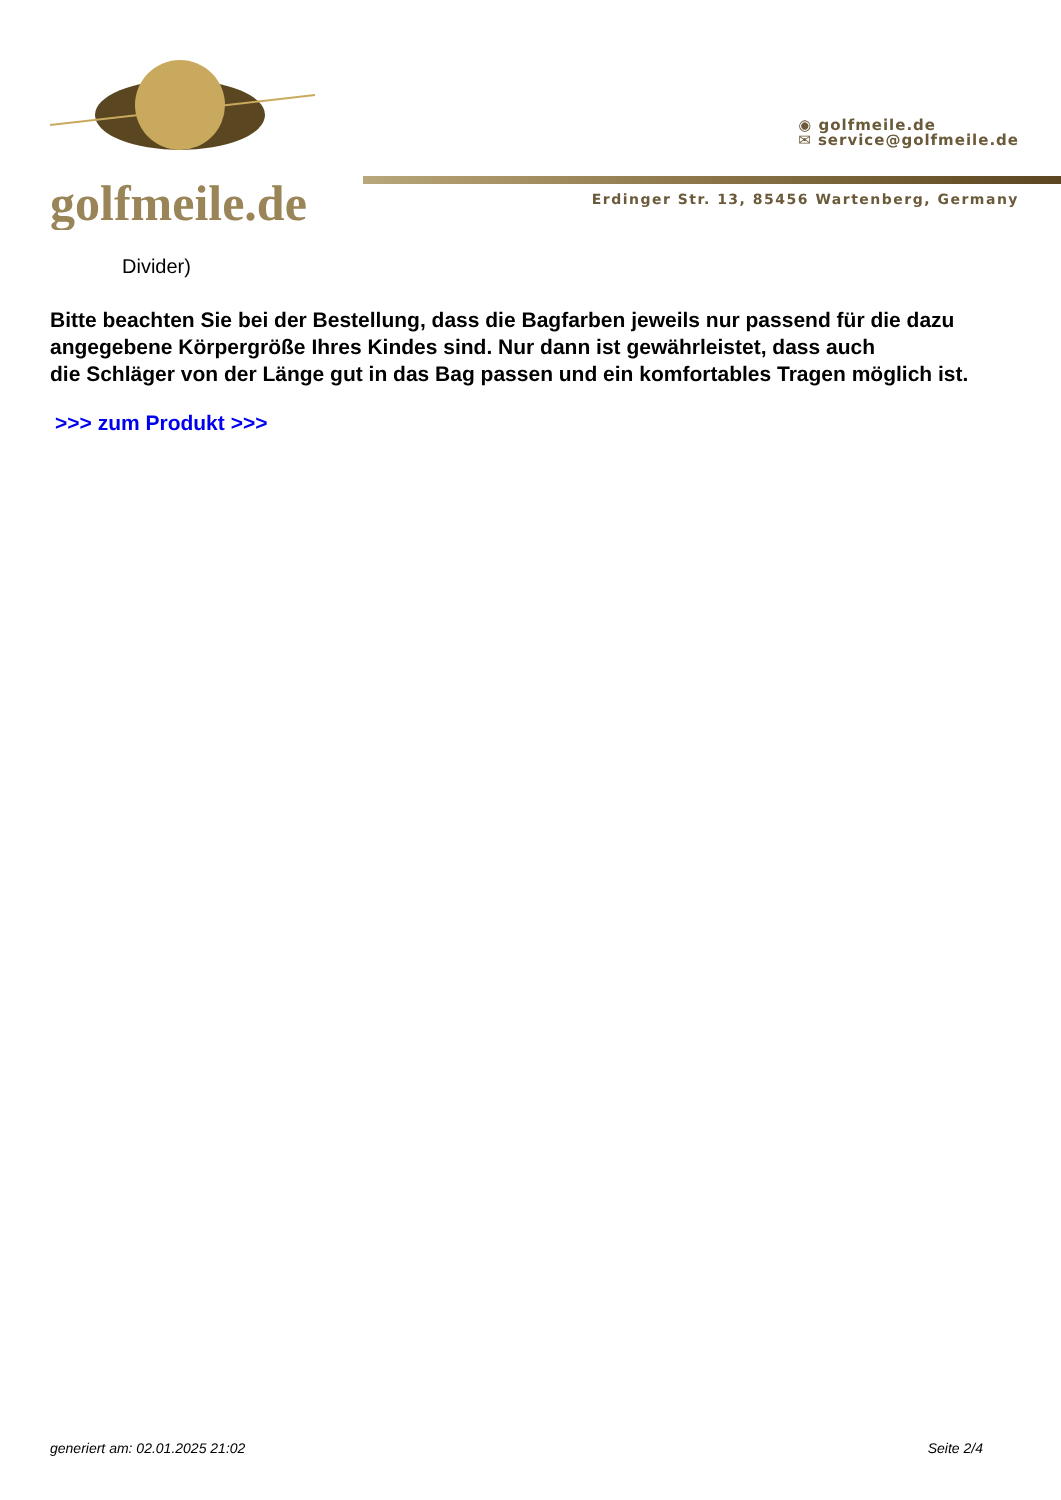golfmeile.de
◉ golfmeile.de
✉ service@golfmeile.de
Erdinger Str. 13, 85456 Wartenberg, Germany
Divider)
Bitte beachten Sie bei der Bestellung, dass die Bagfarben jeweils nur passend für die dazu angegebene Körpergröße Ihres Kindes sind. Nur dann ist gewährleistet, dass auch
die Schläger von der Länge gut in das Bag passen und ein komfortables Tragen möglich ist.
>>> zum Produkt >>>
generiert am: 02.01.2025 21:02 Seite 2/4